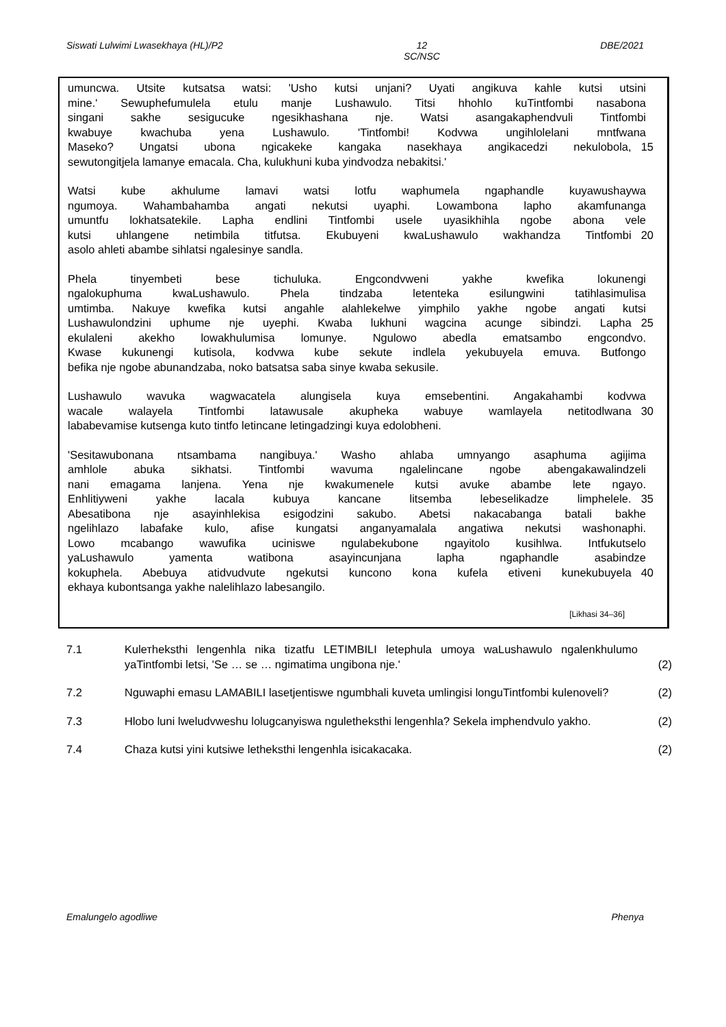Siswati Lulwimi Lwasekhaya (HL)/P2 12
SC/NSC DBE/2021
umuncwa. Utsite kutsatsa watsi: 'Usho kutsi unjani? Uyati angikuva kahle kutsi utsini
mine.' Sewuphefumulela etulu manje Lushawulo. Titsi hhohlo kuTintfombi nasabona
singani sakhe sesigucuke ngesikhashana nje. Watsi asangakaphendvuli Tintfombi
kwabuye kwachuba yena Lushawulo. 'Tintfombi! Kodvwa ungihlolelani mntfwana
Maseko? Ungatsi ubona ngicakeke kangaka nasekhaya angikacedzi nekulobola, 15
sewutongitjela lamanye emacala. Cha, kulukhuni kuba yindvodza nebakitsi.'
Watsi kube akhulume lamavi watsi lotfu waphumela ngaphandle kuyawushaywa
ngumoya. Wahambahamba angati nekutsi uyaphi. Lowambona lapho akamfunanga
umuntfu lokhatsatekile. Lapha endlini Tintfombi usele uyasikhihla ngobe abona vele
kutsi uhlangene netimbila titfutsa. Ekubuyeni kwaLushawulo wakhandza Tintfombi 20
asolo ahleti abambe sihlatsi ngalesinye sandla.
Phela tinyembeti bese tichuluka. Engcondvweni yakhe kwefika lokunengi
ngalokuphuma kwaLushawulo. Phela tindzaba letenteka esilungwini tatihlasimulisa
umtimba. Nakuye kwefika kutsi angahle alahlekelwe yimphilo yakhe ngobe angati kutsi
Lushawulondzini uphume nje uyephi. Kwaba lukhuni wagcina acunge sibindzi. Lapha 25
ekulaleni akekho lowakhulumisa lomunye. Ngulowo abedla ematsambo engcondvo.
Kwase kukunengi kutisola, kodvwa kube sekute indlela yekubuyela emuva. Butfongo
befika nje ngobe abunandzaba, noko batsatsa saba sinye kwaba sekusile.
Lushawulo wavuka wagwacatela alungisela kuya emsebentini. Angakahambi kodvwa
wacale walayela Tintfombi latawusale akupheka wabuye wamlayela netitodlwana 30
lababevamise kutsenga kuto tintfo letincane letingadzingi kuya edolobheni.
'Sesitawubonana ntsambama nangibuya.' Washo ahlaba umnyango asaphuma agijima
amhlole abuka sikhatsi. Tintfombi wavuma ngalelincane ngobe abengakawalindzeli
nani emagama lanjena. Yena nje kwakumenele kutsi avuke abambe lete ngayo.
Enhlitiyweni yakhe lacala kubuya kancane litsemba lebeselikadze limphelele. 35
Abesatibona nje asayinhlekisa esigodzini sakubo. Abetsi nakacabanga batali bakhe
ngelihlazo labafake kulo, afise kungatsi anganyamalala angatiwa nekutsi washonaphi.
Lowo mcabango wawufika uciniswe ngulabekubone ngayitolo kusihlwa. Intfukutselo
yaLushawulo yamenta watibona asayincunjana lapha ngaphandle asabindze
kokuphela. Abebuya atidvudvute ngekutsi kuncono kona kufela etiveni kunekubuyela 40
ekhaya kubontsanga yakhe nalelihlazo labesangilo.
[Likhasi 34–36]
7.1 Kulетheksthi lengenhla nika tizatfu LETIMBILI letephula umoya waLushawulo ngalenkhulumo yaTintfombi letsi, 'Se … se … ngimatima ungibona nje.' (2)
7.2 Nguwaphi emasu LAMABILI lasetjentiswe ngumbhali kuveta umlingisi longuTintfombi kulenoveli? (2)
7.3 Hlobo luni lweludvweshu lolugcanyiswa ngulethеksthi lengenhla? Sekela imphendvulo yakho. (2)
7.4 Chaza kutsi yini kutsiwe letheksthi lengenhla isicakacaka. (2)
Emalungelo agodliwe Phenya